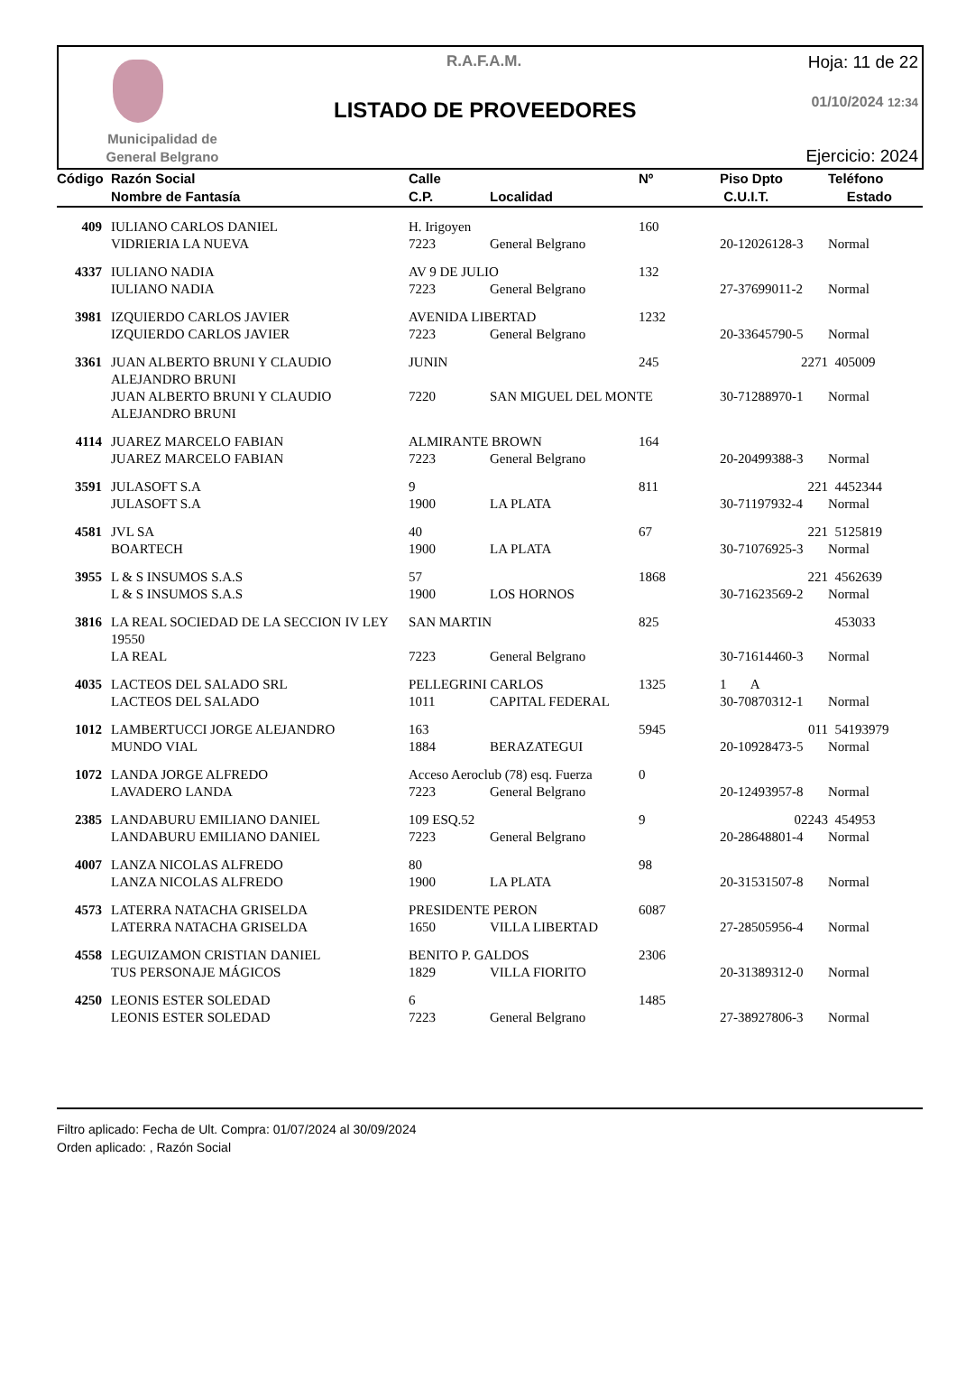Municipalidad de General Belgrano
R.A.F.A.M.
LISTADO DE PROVEEDORES
Hoja: 11 de 22
01/10/2024 12:34
Ejercicio: 2024
| Código | Razón Social Nombre de Fantasía | Calle C.P. | Localidad | Nº | Piso Dpto C.U.I.T. | Teléfono Estado |
| --- | --- | --- | --- | --- | --- | --- |
| 409 | IULIANO CARLOS DANIEL | H. Irigoyen | | 160 | | |
| | VIDRIERIA LA NUEVA | 7223 | General Belgrano | | 20-12026128-3 | Normal |
| 4337 | IULIANO NADIA | AV 9 DE JULIO | | 132 | | |
| | IULIANO NADIA | 7223 | General Belgrano | | 27-37699011-2 | Normal |
| 3981 | IZQUIERDO CARLOS JAVIER | AVENIDA LIBERTAD | | 1232 | | |
| | IZQUIERDO CARLOS JAVIER | 7223 | General Belgrano | | 20-33645790-5 | Normal |
| 3361 | JUAN ALBERTO BRUNI Y CLAUDIO ALEJANDRO BRUNI | JUNIN | | 245 | 2271 | 405009 |
| | JUAN ALBERTO BRUNI Y CLAUDIO ALEJANDRO BRUNI | 7220 | SAN MIGUEL DEL MONTE | | 30-71288970-1 | Normal |
| 4114 | JUAREZ MARCELO FABIAN | ALMIRANTE BROWN | | 164 | | |
| | JUAREZ MARCELO FABIAN | 7223 | General Belgrano | | 20-20499388-3 | Normal |
| 3591 | JULASOFT S.A | 9 | | 811 | 221 | 4452344 |
| | JULASOFT S.A | 1900 | LA PLATA | | 30-71197932-4 | Normal |
| 4581 | JVL SA | 40 | | 67 | 221 | 5125819 |
| | BOARTECH | 1900 | LA PLATA | | 30-71076925-3 | Normal |
| 3955 | L & S INSUMOS S.A.S | 57 | | 1868 | 221 | 4562639 |
| | L & S INSUMOS S.A.S | 1900 | LOS HORNOS | | 30-71623569-2 | Normal |
| 3816 | LA REAL SOCIEDAD DE LA SECCION IV LEY 19550 | SAN MARTIN | | 825 | | 453033 |
| | LA REAL | 7223 | General Belgrano | | 30-71614460-3 | Normal |
| 4035 | LACTEOS DEL SALADO SRL | PELLEGRINI CARLOS | | 1325 | 1 A | |
| | LACTEOS DEL SALADO | 1011 | CAPITAL FEDERAL | | 30-70870312-1 | Normal |
| 1012 | LAMBERTUCCI JORGE ALEJANDRO | 163 | | 5945 | 011 | 54193979 |
| | MUNDO VIAL | 1884 | BERAZATEGUI | | 20-10928473-5 | Normal |
| 1072 | LANDA JORGE ALFREDO | Acceso Aeroclub (78) esq. Fuerza | | 0 | | |
| | LAVADERO LANDA | 7223 | General Belgrano | | 20-12493957-8 | Normal |
| 2385 | LANDABURU EMILIANO DANIEL | 109 ESQ.52 | | 9 | 02243 | 454953 |
| | LANDABURU EMILIANO DANIEL | 7223 | General Belgrano | | 20-28648801-4 | Normal |
| 4007 | LANZA NICOLAS ALFREDO | 80 | | 98 | | |
| | LANZA NICOLAS ALFREDO | 1900 | LA PLATA | | 20-31531507-8 | Normal |
| 4573 | LATERRA NATACHA GRISELDA | PRESIDENTE PERON | | 6087 | | |
| | LATERRA NATACHA GRISELDA | 1650 | VILLA LIBERTAD | | 27-28505956-4 | Normal |
| 4558 | LEGUIZAMON CRISTIAN DANIEL | BENITO P. GALDOS | | 2306 | | |
| | TUS PERSONAJE MÁGICOS | 1829 | VILLA FIORITO | | 20-31389312-0 | Normal |
| 4250 | LEONIS ESTER SOLEDAD | 6 | | 1485 | | |
| | LEONIS ESTER SOLEDAD | 7223 | General Belgrano | | 27-38927806-3 | Normal |
Filtro aplicado: Fecha de Ult. Compra: 01/07/2024 al 30/09/2024
Orden aplicado: , Razón Social